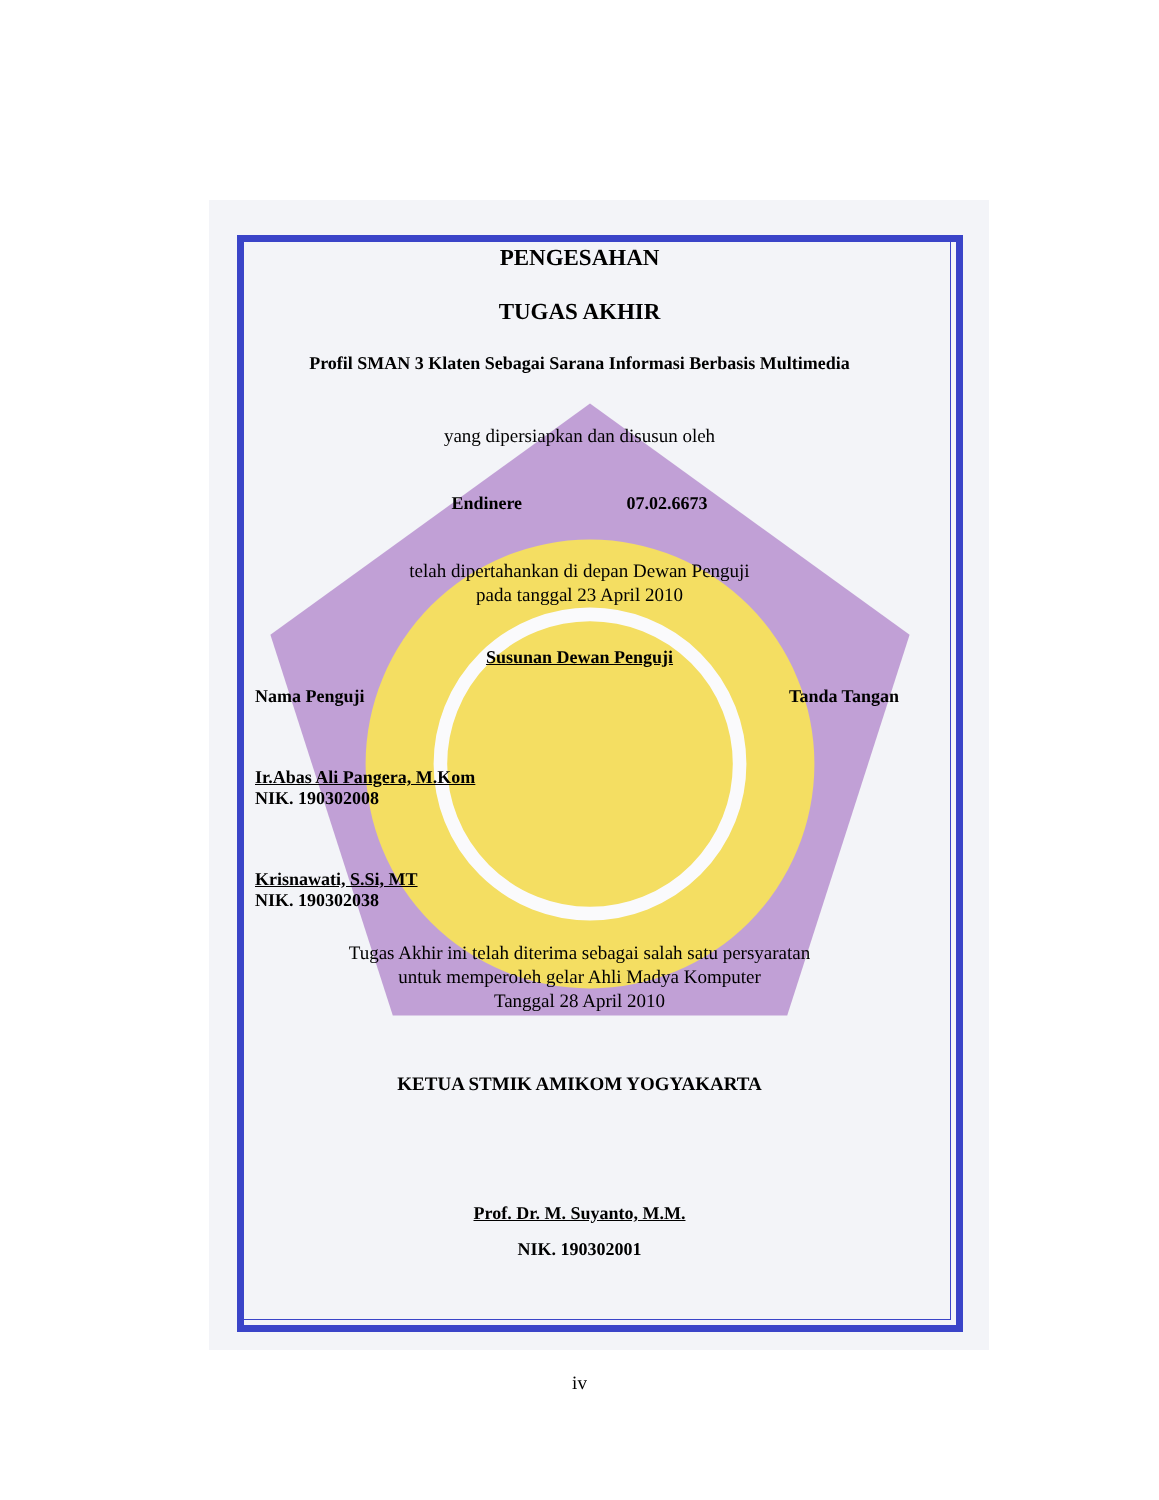PENGESAHAN
TUGAS AKHIR
Profil SMAN 3 Klaten Sebagai Sarana Informasi Berbasis Multimedia
yang dipersiapkan dan disusun oleh
Endinere 07.02.6673
telah dipertahankan di depan Dewan Penguji
pada tanggal 23 April 2010
Susunan Dewan Penguji
Nama Penguji Tanda Tangan
Ir.Abas Ali Pangera, M.Kom
NIK. 190302008
Krisnawati, S.Si, MT
NIK. 190302038
Tugas Akhir ini telah diterima sebagai salah satu persyaratan
untuk memperoleh gelar Ahli Madya Komputer
Tanggal 28 April 2010
KETUA STMIK AMIKOM YOGYAKARTA
Prof. Dr. M. Suyanto, M.M.
NIK. 190302001
iv